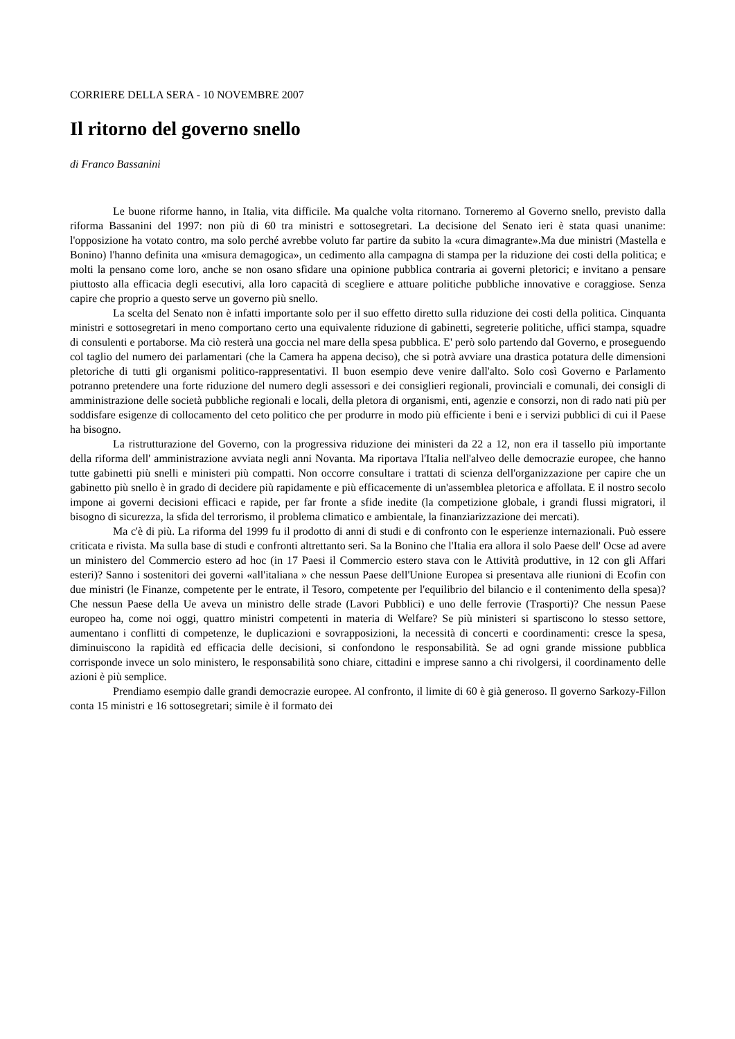CORRIERE DELLA SERA - 10 NOVEMBRE 2007
Il ritorno del governo snello
di Franco Bassanini
Le buone riforme hanno, in Italia, vita difficile. Ma qualche volta ritornano. Torneremo al Governo snello, previsto dalla riforma Bassanini del 1997: non più di 60 tra ministri e sottosegretari. La decisione del Senato ieri è stata quasi unanime: l'opposizione ha votato contro, ma solo perché avrebbe voluto far partire da subito la «cura dimagrante».Ma due ministri (Mastella e Bonino) l'hanno definita una «misura demagogica», un cedimento alla campagna di stampa per la riduzione dei costi della politica; e molti la pensano come loro, anche se non osano sfidare una opinione pubblica contraria ai governi pletorici; e invitano a pensare piuttosto alla efficacia degli esecutivi, alla loro capacità di scegliere e attuare politiche pubbliche innovative e coraggiose. Senza capire che proprio a questo serve un governo più snello.
La scelta del Senato non è infatti importante solo per il suo effetto diretto sulla riduzione dei costi della politica. Cinquanta ministri e sottosegretari in meno comportano certo una equivalente riduzione di gabinetti, segreterie politiche, uffici stampa, squadre di consulenti e portaborse. Ma ciò resterà una goccia nel mare della spesa pubblica. E' però solo partendo dal Governo, e proseguendo col taglio del numero dei parlamentari (che la Camera ha appena deciso), che si potrà avviare una drastica potatura delle dimensioni pletoriche di tutti gli organismi politico-rappresentativi. Il buon esempio deve venire dall'alto. Solo così Governo e Parlamento potranno pretendere una forte riduzione del numero degli assessori e dei consiglieri regionali, provinciali e comunali, dei consigli di amministrazione delle società pubbliche regionali e locali, della pletora di organismi, enti, agenzie e consorzi, non di rado nati più per soddisfare esigenze di collocamento del ceto politico che per produrre in modo più efficiente i beni e i servizi pubblici di cui il Paese ha bisogno.
La ristrutturazione del Governo, con la progressiva riduzione dei ministeri da 22 a 12, non era il tassello più importante della riforma dell' amministrazione avviata negli anni Novanta. Ma riportava l'Italia nell'alveo delle democrazie europee, che hanno tutte gabinetti più snelli e ministeri più compatti. Non occorre consultare i trattati di scienza dell'organizzazione per capire che un gabinetto più snello è in grado di decidere più rapidamente e più efficacemente di un'assemblea pletorica e affollata. E il nostro secolo impone ai governi decisioni efficaci e rapide, per far fronte a sfide inedite (la competizione globale, i grandi flussi migratori, il bisogno di sicurezza, la sfida del terrorismo, il problema climatico e ambientale, la finanziarizzazione dei mercati).
Ma c'è di più. La riforma del 1999 fu il prodotto di anni di studi e di confronto con le esperienze internazionali. Può essere criticata e rivista. Ma sulla base di studi e confronti altrettanto seri. Sa la Bonino che l'Italia era allora il solo Paese dell' Ocse ad avere un ministero del Commercio estero ad hoc (in 17 Paesi il Commercio estero stava con le Attività produttive, in 12 con gli Affari esteri)? Sanno i sostenitori dei governi «all'italiana » che nessun Paese dell'Unione Europea si presentava alle riunioni di Ecofin con due ministri (le Finanze, competente per le entrate, il Tesoro, competente per l'equilibrio del bilancio e il contenimento della spesa)? Che nessun Paese della Ue aveva un ministro delle strade (Lavori Pubblici) e uno delle ferrovie (Trasporti)? Che nessun Paese europeo ha, come noi oggi, quattro ministri competenti in materia di Welfare? Se più ministeri si spartiscono lo stesso settore, aumentano i conflitti di competenze, le duplicazioni e sovrapposizioni, la necessità di concerti e coordinamenti: cresce la spesa, diminuiscono la rapidità ed efficacia delle decisioni, si confondono le responsabilità. Se ad ogni grande missione pubblica corrisponde invece un solo ministero, le responsabilità sono chiare, cittadini e imprese sanno a chi rivolgersi, il coordinamento delle azioni è più semplice.
Prendiamo esempio dalle grandi democrazie europee. Al confronto, il limite di 60 è già generoso. Il governo Sarkozy-Fillon conta 15 ministri e 16 sottosegretari; simile è il formato dei